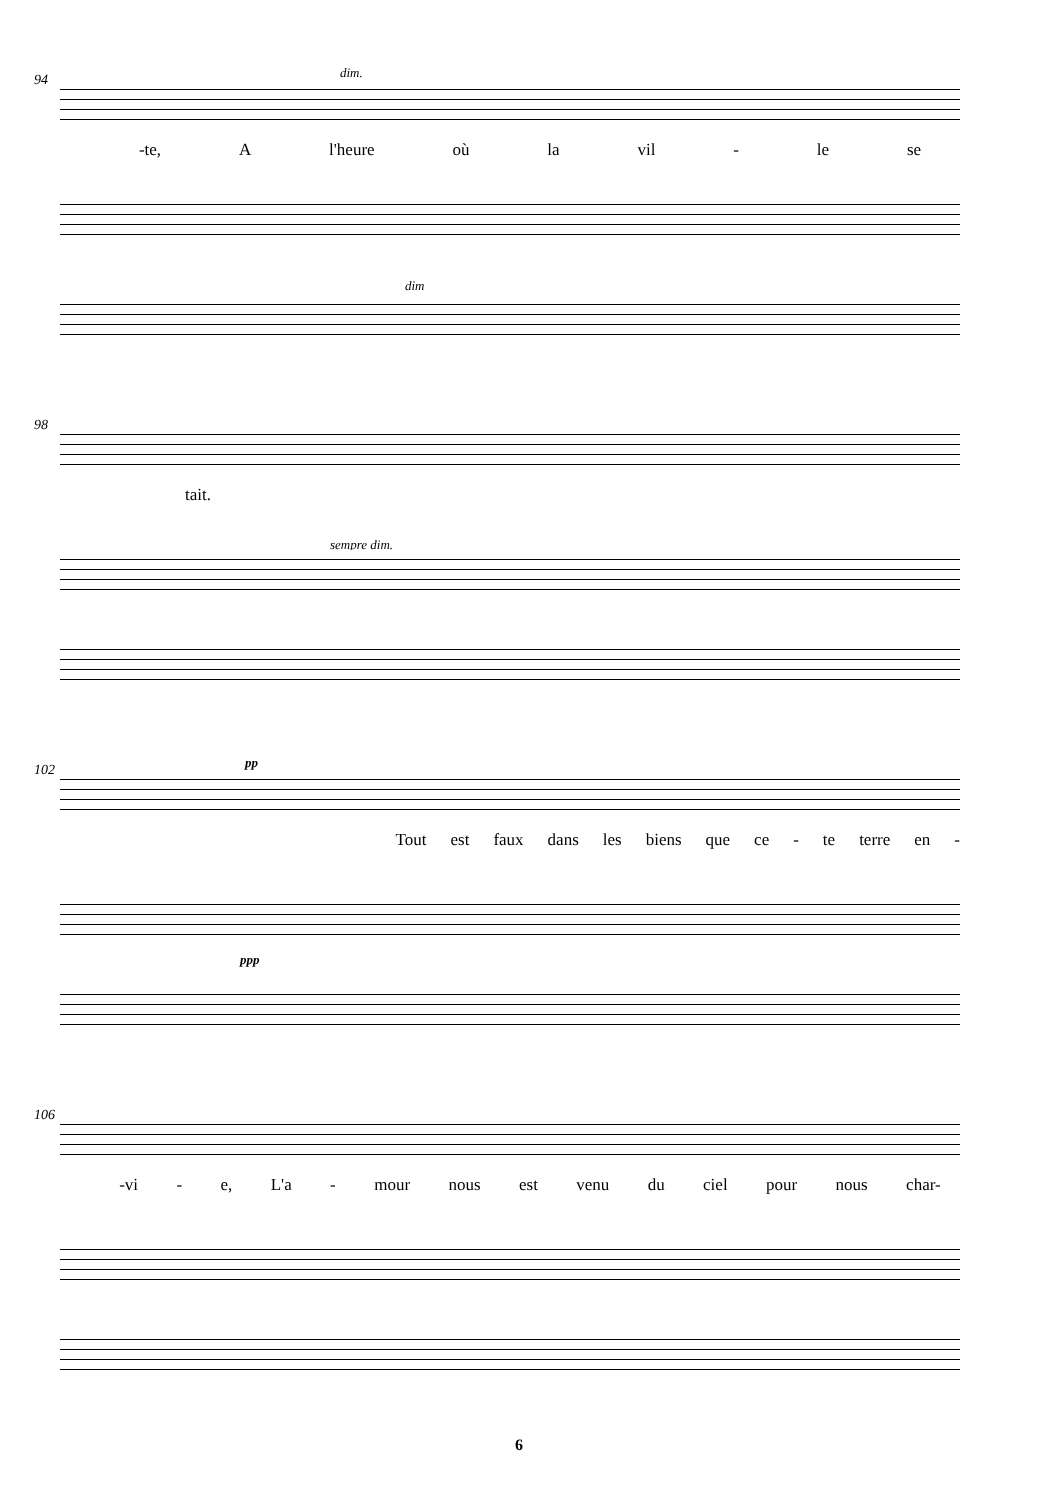94 dim.
-te, A l'heure où la vil - le se
dim
98
sempre dim.
tait.
102 pp
ppp
Tout est faux dans les biens que ce - te terre en -
106
-vi - e, L'a - mour nous est venu du ciel pour nous char-
6